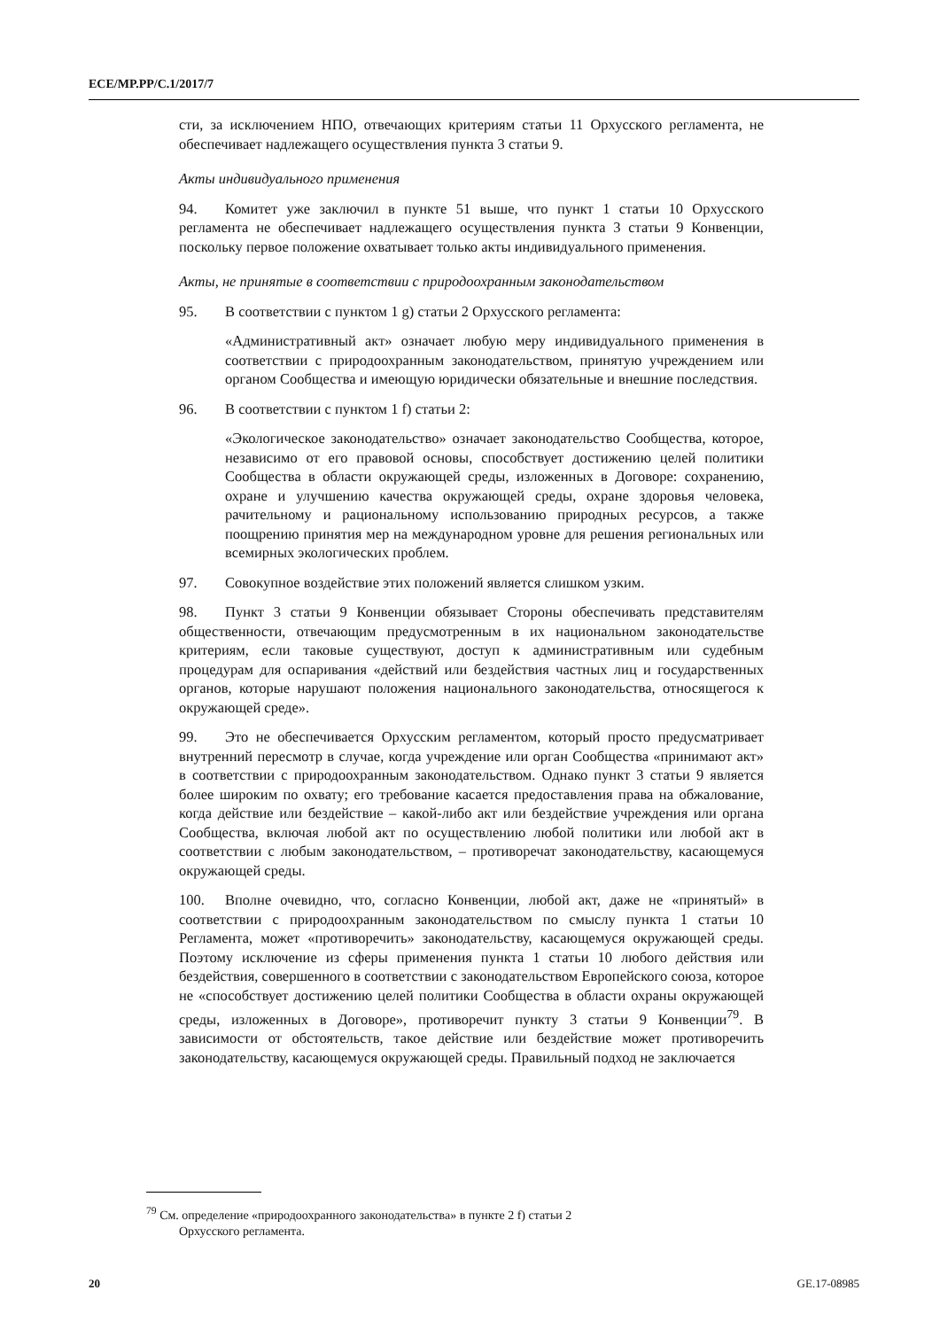ECE/MP.PP/C.1/2017/7
сти, за исключением НПО, отвечающих критериям статьи 11 Орхусского регламента, не обеспечивает надлежащего осуществления пункта 3 статьи 9.
Акты индивидуального применения
94. Комитет уже заключил в пункте 51 выше, что пункт 1 статьи 10 Орхусского регламента не обеспечивает надлежащего осуществления пункта 3 статьи 9 Конвенции, поскольку первое положение охватывает только акты индивидуального применения.
Акты, не принятые в соответствии с природоохранным законодательством
95. В соответствии с пунктом 1 g) статьи 2 Орхусского регламента:
«Административный акт» означает любую меру индивидуального применения в соответствии с природоохранным законодательством, принятую учреждением или органом Сообщества и имеющую юридически обязательные и внешние последствия.
96. В соответствии с пунктом 1 f) статьи 2:
«Экологическое законодательство» означает законодательство Сообщества, которое, независимо от его правовой основы, способствует достижению целей политики Сообщества в области окружающей среды, изложенных в Договоре: сохранению, охране и улучшению качества окружающей среды, охране здоровья человека, рачительному и рациональному использованию природных ресурсов, а также поощрению принятия мер на международном уровне для решения региональных или всемирных экологических проблем.
97. Совокупное воздействие этих положений является слишком узким.
98. Пункт 3 статьи 9 Конвенции обязывает Стороны обеспечивать представителям общественности, отвечающим предусмотренным в их национальном законодательстве критериям, если таковые существуют, доступ к административным или судебным процедурам для оспаривания «действий или бездействия частных лиц и государственных органов, которые нарушают положения национального законодательства, относящегося к окружающей среде».
99. Это не обеспечивается Орхусским регламентом, который просто предусматривает внутренний пересмотр в случае, когда учреждение или орган Сообщества «принимают акт» в соответствии с природоохранным законодательством. Однако пункт 3 статьи 9 является более широким по охвату; его требование касается предоставления права на обжалование, когда действие или бездействие – какой-либо акт или бездействие учреждения или органа Сообщества, включая любой акт по осуществлению любой политики или любой акт в соответствии с любым законодательством, – противоречат законодательству, касающемуся окружающей среды.
100. Вполне очевидно, что, согласно Конвенции, любой акт, даже не «принятый» в соответствии с природоохранным законодательством по смыслу пункта 1 статьи 10 Регламента, может «противоречить» законодательству, касающемуся окружающей среды. Поэтому исключение из сферы применения пункта 1 статьи 10 любого действия или бездействия, совершенного в соответствии с законодательством Европейского союза, которое не «способствует достижению целей политики Сообщества в области охраны окружающей среды, изложенных в Договоре», противоречит пункту 3 статьи 9 Конвенции<sup>79</sup>. В зависимости от обстоятельств, такое действие или бездействие может противоречить законодательству, касающемуся окружающей среды. Правильный подход не заключается
<sup>79</sup> См. определение «природоохранного законодательства» в пункте 2 f) статьи 2
Орхусского регламента.
20 GE.17-08985